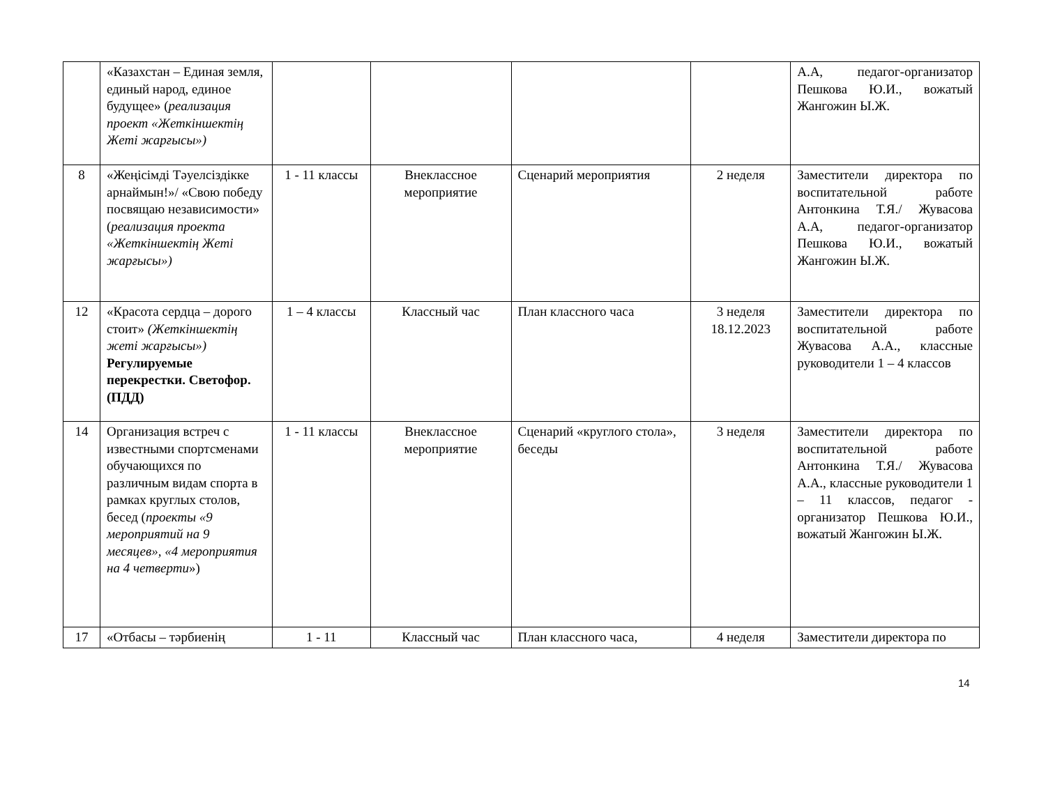| | «Казахстан – Единая земля, единый народ, единое будущее» ( реализация проект «Жеткіншектің Жеті жарғысы») | | | | | А.А, педагог-организатор Пешкова Ю.И., вожатый Жангожин Ы.Ж. |
| 8 | «Жеңісімді Тәуелсіздікке арнаймын!»/ «Свою победу посвящаю независимости» ( реализация проекта «Жеткіншектің Жеті жарғысы») | 1 - 11 классы | Внеклассное мероприятие | Сценарий мероприятия | 2 неделя | Заместители директора по воспитательной работе Антонкина Т.Я./ Жувасова А.А, педагог-организатор Пешкова Ю.И., вожатый Жангожин Ы.Ж. |
| 12 | «Красота сердца – дорого стоит» (Жеткіншектің жеті жарғысы») Регулируемые перекрестки. Светофор.(ПДД) | 1 – 4 классы | Классный час | План классного часа | 3 неделя 18.12.2023 | Заместители директора по воспитательной работе Жувасова А.А., классные руководители 1 – 4 классов |
| 14 | Организация встреч с известными спортсменами обучающихся по различным видам спорта в рамках круглых столов, бесед ( проекты «9 мероприятий на 9 месяцев», «4 мероприятия на 4 четверти ») | 1 - 11 классы | Внеклассное мероприятие | Сценарий «круглого стола», беседы | 3 неделя | Заместители директора по воспитательной работе Антонкина Т.Я./ Жувасова А.А., классные руководители 1 – 11 классов, педагог - организатор Пешкова Ю.И., вожатый Жангожин Ы.Ж. |
| 17 | «Отбасы – тәрбиенің | 1 - 11 | Классный час | План классного часа, | 4 неделя | Заместители директора по |
14